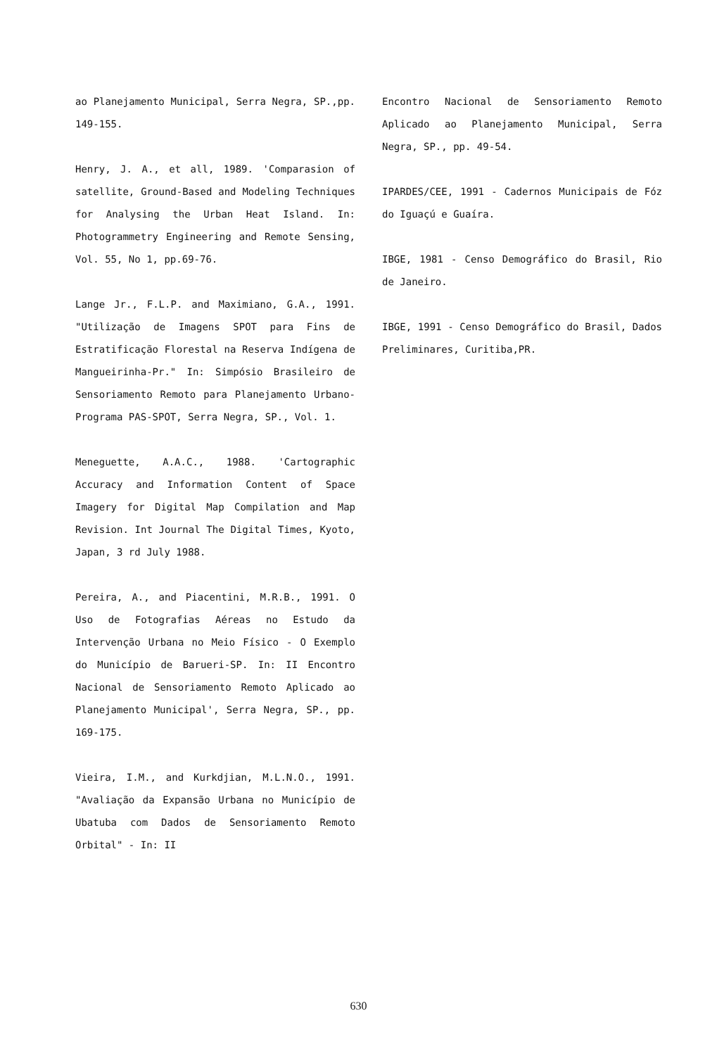ao Planejamento Municipal, Serra Negra, SP.,pp. 149-155.
Henry, J. A., et all, 1989. 'Comparasion of satellite, Ground-Based and Modeling Techniques for Analysing the Urban Heat Island. In: Photogrammetry Engineering and Remote Sensing, Vol. 55, No 1, pp.69-76.
Lange Jr., F.L.P. and Maximiano, G.A., 1991. "Utilização de Imagens SPOT para Fins de Estratificação Florestal na Reserva Indígena de Mangueirinha-Pr." In: Simpósio Brasileiro de Sensoriamento Remoto para Planejamento Urbano-Programa PAS-SPOT, Serra Negra, SP., Vol. 1.
Meneguette, A.A.C., 1988. 'Cartographic Accuracy and Information Content of Space Imagery for Digital Map Compilation and Map Revision. Int Journal The Digital Times, Kyoto, Japan, 3 rd July 1988.
Pereira, A., and Piacentini, M.R.B., 1991. O Uso de Fotografias Aéreas no Estudo da Intervenção Urbana no Meio Físico - O Exemplo do Município de Barueri-SP. In: II Encontro Nacional de Sensoriamento Remoto Aplicado ao Planejamento Municipal', Serra Negra, SP., pp. 169-175.
Vieira, I.M., and Kurkdjian, M.L.N.O., 1991. "Avaliação da Expansão Urbana no Município de Ubatuba com Dados de Sensoriamento Remoto Orbital" - In: II
Encontro Nacional de Sensoriamento Remoto Aplicado ao Planejamento Municipal, Serra Negra, SP., pp. 49-54.
IPARDES/CEE, 1991 - Cadernos Municipais de Fóz do Iguaçú e Guaíra.
IBGE, 1981 - Censo Demográfico do Brasil, Rio de Janeiro.
IBGE, 1991 - Censo Demográfico do Brasil, Dados Preliminares, Curitiba,PR.
630